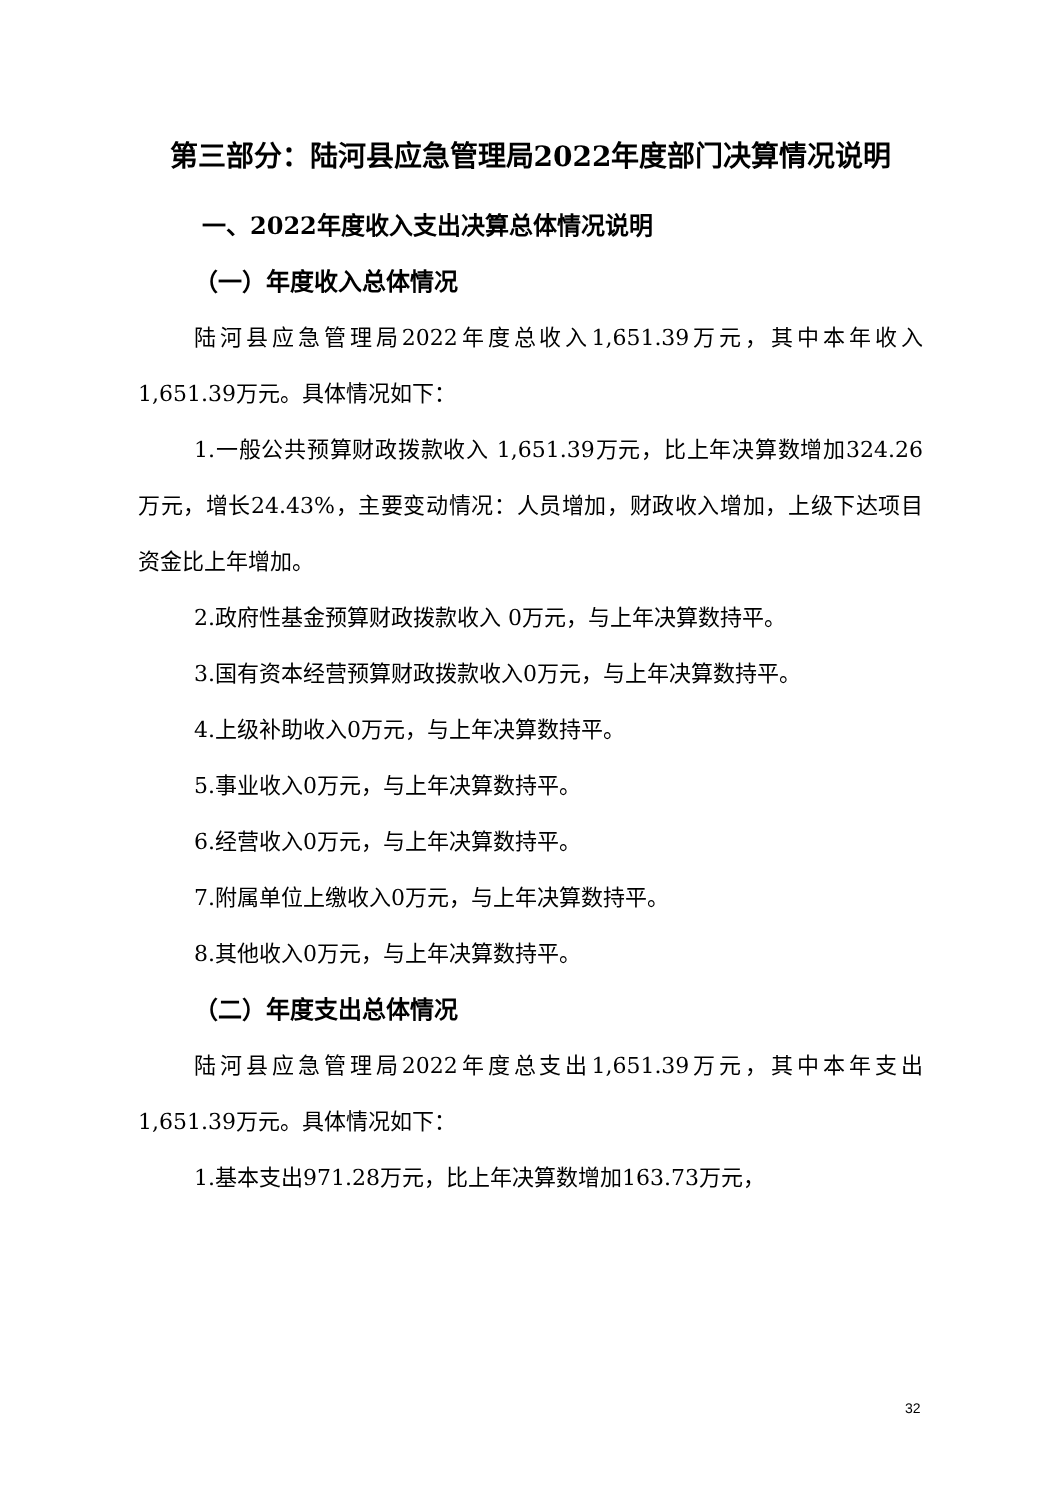第三部分：陆河县应急管理局2022年度部门决算情况说明
一、2022年度收入支出决算总体情况说明
（一）年度收入总体情况
陆河县应急管理局2022年度总收入1,651.39万元，其中本年收入1,651.39万元。具体情况如下：
1.一般公共预算财政拨款收入 1,651.39万元，比上年决算数增加324.26万元，增长24.43%，主要变动情况：人员增加，财政收入增加，上级下达项目资金比上年增加。
2.政府性基金预算财政拨款收入 0万元，与上年决算数持平。
3.国有资本经营预算财政拨款收入0万元，与上年决算数持平。
4.上级补助收入0万元，与上年决算数持平。
5.事业收入0万元，与上年决算数持平。
6.经营收入0万元，与上年决算数持平。
7.附属单位上缴收入0万元，与上年决算数持平。
8.其他收入0万元，与上年决算数持平。
（二）年度支出总体情况
陆河县应急管理局2022年度总支出1,651.39万元，其中本年支出1,651.39万元。具体情况如下：
1.基本支出971.28万元，比上年决算数增加163.73万元，
32